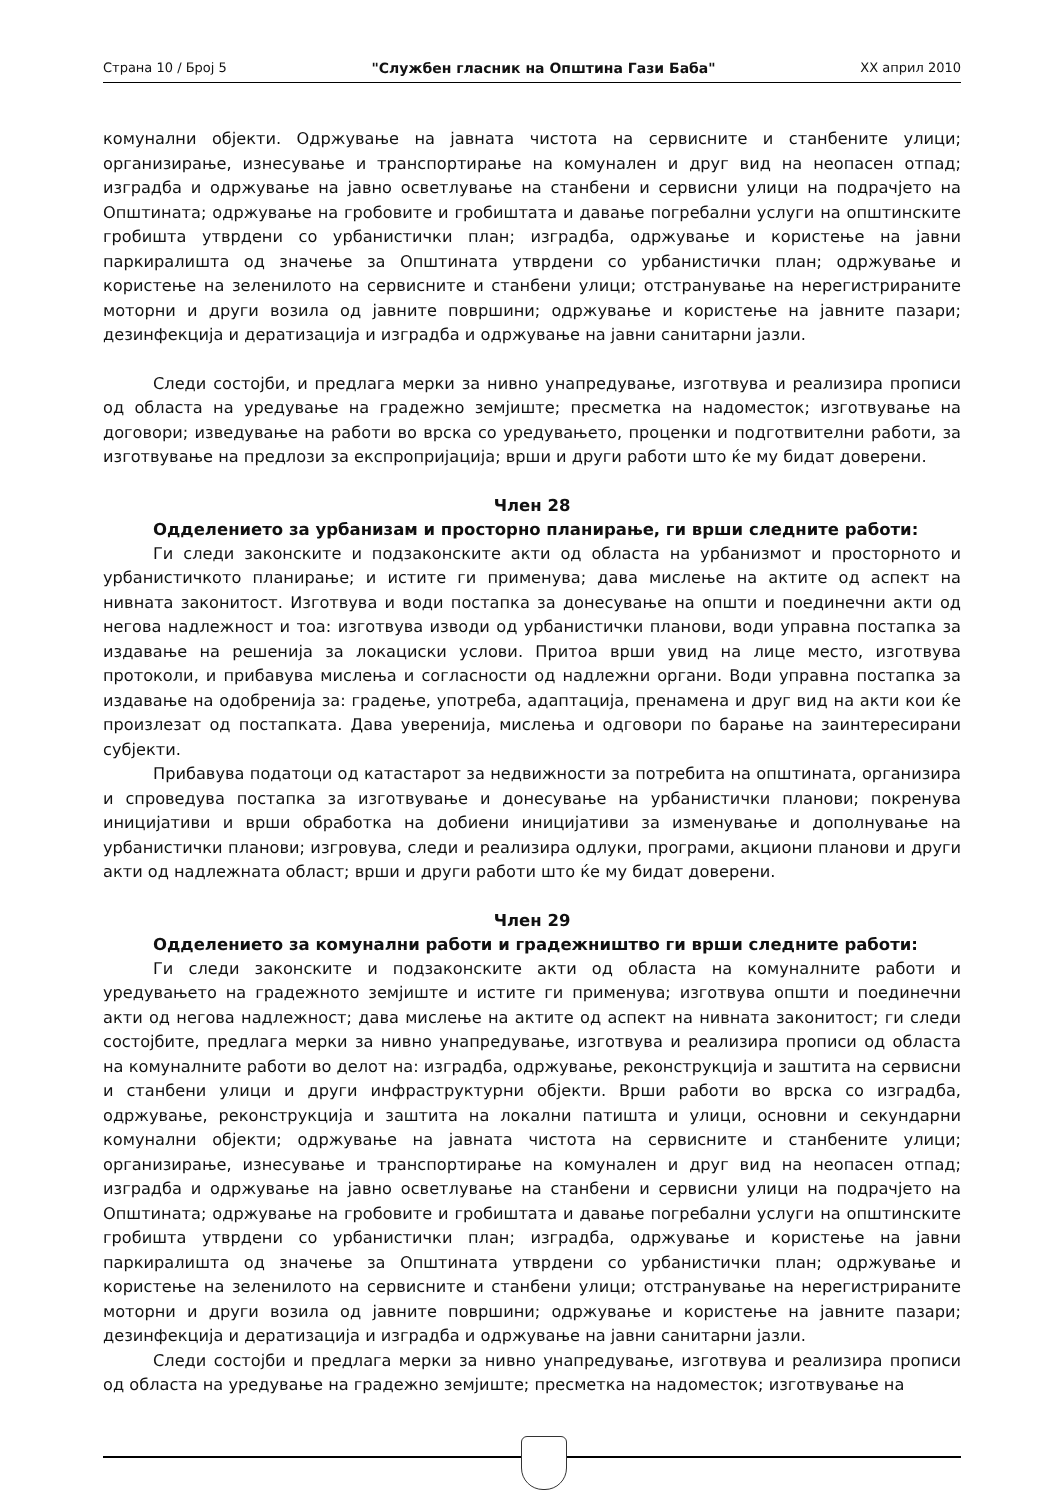Страна 10 / Број 5 "Службен гласник на Општина Гази Баба" XX април 2010
комунални објекти. Одржување на јавната чистота на сервисните и станбените улици; организирање, изнесување и транспортирање на комунален и друг вид на неопасен отпад; изградба и одржување на јавно осветлување на станбени и сервисни улици на подрачјето на Општината; одржување на гробовите и гробиштата и давање погребални услуги на општинските гробишта утврдени со урбанистички план; изградба, одржување и користење на јавни паркиралишта од значење за Општината утврдени со урбанистички план; одржување и користење на зеленилото на сервисните и станбени улици; отстранување на нерегистрираните моторни и други возила од јавните површини; одржување и користење на јавните пазари; дезинфекција и дератизација и изградба и одржување на јавни санитарни јазли.
Следи состојби, и предлага мерки за нивно унапредување, изготвува и реализира прописи од областа на уредување на градежно земјиште; пресметка на надоместок; изготвување на договори; изведување на работи во врска со уредувањето, проценки и подготвителни работи, за изготвување на предлози за експропријација; врши и други работи што ќе му бидат доверени.
Член 28
Одделението за урбанизам и просторно планирање, ги врши следните работи:
Ги следи законските и подзаконските акти од областа на урбанизмот и просторното и урбанистичкото планирање; и истите ги применува; дава мислење на актите од аспект на нивната законитост. Изготвува и води постапка за донесување на општи и поединечни акти од негова надлежност и тоа: изготвува изводи од урбанистички планови, води управна постапка за издавање на решенија за локациски услови. Притоа врши увид на лице место, изготвува протоколи, и прибавува мислења и согласности од надлежни органи. Води управна постапка за издавање на одобренија за: градење, употреба, адаптација, пренамена и друг вид на акти кои ќе произлезат од постапката. Дава уверенија, мислења и одговори по барање на заинтересирани субјекти.
Прибавува податоци од катастарот за недвижности за потребита на општината, организира и спроведува постапка за изготвување и донесување на урбанистички планови; покренува иницијативи и врши обработка на добиени иницијативи за изменување и дополнување на урбанистички планови; изгровува, следи и реализира одлуки, програми, акциони планови и други акти од надлежната област; врши и други работи што ќе му бидат доверени.
Член 29
Одделението за комунални работи и градежништво ги врши следните работи:
Ги следи законските и подзаконските акти од областа на комуналните работи и уредувањето на градежното земјиште и истите ги применува; изготвува општи и поединечни акти од негова надлежност; дава мислење на актите од аспект на нивната законитост; ги следи состојбите, предлага мерки за нивно унапредување, изготвува и реализира прописи од областа на комуналните работи во делот на: изградба, одржување, реконструкција и заштита на сервисни и станбени улици и други инфраструктурни објекти. Врши работи во врска со изградба, одржување, реконструкција и заштита на локални патишта и улици, основни и секундарни комунални објекти; одржување на јавната чистота на сервисните и станбените улици; организирање, изнесување и транспортирање на комунален и друг вид на неопасен отпад; изградба и одржување на јавно осветлување на станбени и сервисни улици на подрачјето на Општината; одржување на гробовите и гробиштата и давање погребални услуги на општинските гробишта утврдени со урбанистички план; изградба, одржување и користење на јавни паркиралишта од значење за Општината утврдени со урбанистички план; одржување и користење на зеленилото на сервисните и станбени улици; отстранување на нерегистрираните моторни и други возила од јавните површини; одржување и користење на јавните пазари; дезинфекција и дератизација и изградба и одржување на јавни санитарни јазли.
Следи состојби и предлага мерки за нивно унапредување, изготвува и реализира прописи од областа на уредување на градежно земјиште; пресметка на надоместок; изготвување на